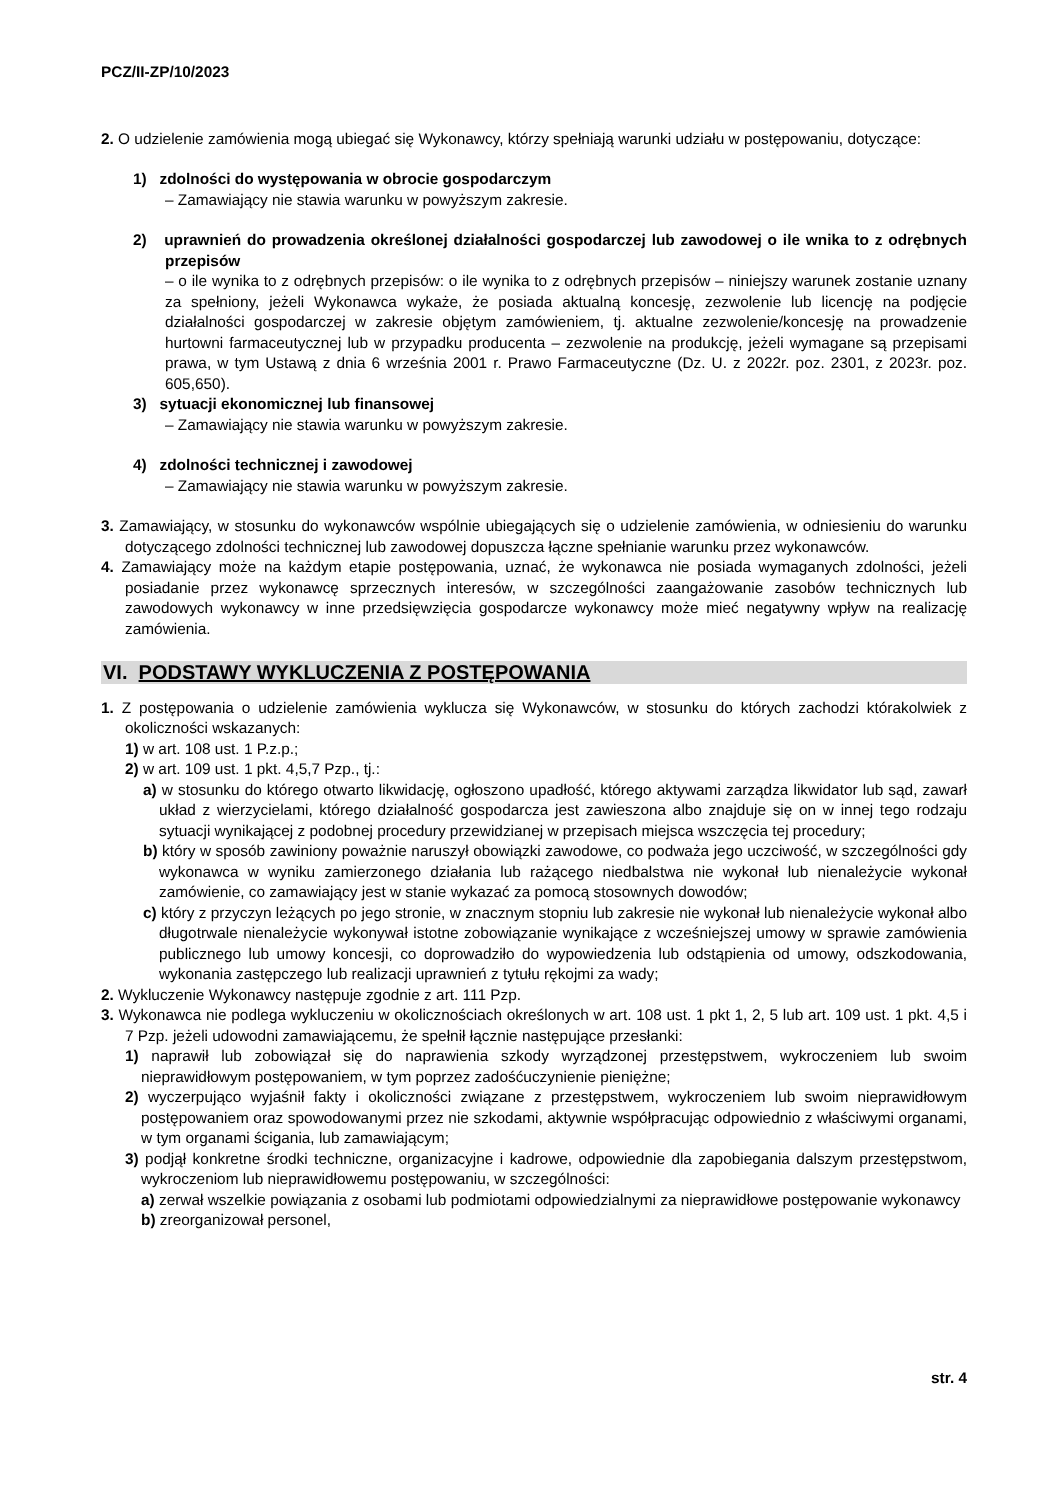PCZ/II-ZP/10/2023
2. O udzielenie zamówienia mogą ubiegać się Wykonawcy, którzy spełniają warunki udziału w postępowaniu, dotyczące:
1) zdolności do występowania w obrocie gospodarczym
– Zamawiający nie stawia warunku w powyższym zakresie.
2) uprawnień do prowadzenia określonej działalności gospodarczej lub zawodowej o ile wnika to z odrębnych przepisów
– o ile wynika to z odrębnych przepisów: o ile wynika to z odrębnych przepisów – niniejszy warunek zostanie uznany za spełniony, jeżeli Wykonawca wykaże, że posiada aktualną koncesję, zezwolenie lub licencję na podjęcie działalności gospodarczej w zakresie objętym zamówieniem, tj. aktualne zezwolenie/koncesję na prowadzenie hurtowni farmaceutycznej lub w przypadku producenta – zezwolenie na produkcję, jeżeli wymagane są przepisami prawa, w tym Ustawą z dnia 6 września 2001 r. Prawo Farmaceutyczne (Dz. U. z 2022r. poz. 2301, z 2023r. poz. 605,650).
3) sytuacji ekonomicznej lub finansowej
– Zamawiający nie stawia warunku w powyższym zakresie.
4) zdolności technicznej i zawodowej
– Zamawiający nie stawia warunku w powyższym zakresie.
3. Zamawiający, w stosunku do wykonawców wspólnie ubiegających się o udzielenie zamówienia, w odniesieniu do warunku dotyczącego zdolności technicznej lub zawodowej dopuszcza łączne spełnianie warunku przez wykonawców.
4. Zamawiający może na każdym etapie postępowania, uznać, że wykonawca nie posiada wymaganych zdolności, jeżeli posiadanie przez wykonawcę sprzecznych interesów, w szczególności zaangażowanie zasobów technicznych lub zawodowych wykonawcy w inne przedsięwzięcia gospodarcze wykonawcy może mieć negatywny wpływ na realizację zamówienia.
VI. PODSTAWY WYKLUCZENIA Z POSTĘPOWANIA
1. Z postępowania o udzielenie zamówienia wyklucza się Wykonawców, w stosunku do których zachodzi którakolwiek z okoliczności wskazanych:
1) w art. 108 ust. 1 P.z.p.;
2) w art. 109 ust. 1 pkt. 4,5,7 Pzp., tj.:
a) w stosunku do którego otwarto likwidację, ogłoszono upadłość, którego aktywami zarządza likwidator lub sąd, zawarł układ z wierzycielami, którego działalność gospodarcza jest zawieszona albo znajduje się on w innej tego rodzaju sytuacji wynikającej z podobnej procedury przewidzianej w przepisach miejsca wszczęcia tej procedury;
b) który w sposób zawiniony poważnie naruszył obowiązki zawodowe, co podważa jego uczciwość, w szczególności gdy wykonawca w wyniku zamierzonego działania lub rażącego niedbalstwa nie wykonał lub nienależycie wykonał zamówienie, co zamawiający jest w stanie wykazać za pomocą stosownych dowodów;
c) który z przyczyn leżących po jego stronie, w znacznym stopniu lub zakresie nie wykonał lub nienależycie wykonał albo długotrwale nienależycie wykonywał istotne zobowiązanie wynikające z wcześniejszej umowy w sprawie zamówienia publicznego lub umowy koncesji, co doprowadziło do wypowiedzenia lub odstąpienia od umowy, odszkodowania, wykonania zastępczego lub realizacji uprawnień z tytułu rękojmi za wady;
2. Wykluczenie Wykonawcy następuje zgodnie z art. 111 Pzp.
3. Wykonawca nie podlega wykluczeniu w okolicznościach określonych w art. 108 ust. 1 pkt 1, 2, 5 lub art. 109 ust. 1 pkt. 4,5 i 7 Pzp. jeżeli udowodni zamawiającemu, że spełnił łącznie następujące przesłanki:
1) naprawił lub zobowiązał się do naprawienia szkody wyrządzonej przestępstwem, wykroczeniem lub swoim nieprawidłowym postępowaniem, w tym poprzez zadośćuczynienie pieniężne;
2) wyczerpująco wyjaśnił fakty i okoliczności związane z przestępstwem, wykroczeniem lub swoim nieprawidłowym postępowaniem oraz spowodowanymi przez nie szkodami, aktywnie współpracując odpowiednio z właściwymi organami, w tym organami ścigania, lub zamawiającym;
3) podjął konkretne środki techniczne, organizacyjne i kadrowe, odpowiednie dla zapobiegania dalszym przestępstwom, wykroczeniom lub nieprawidłowemu postępowaniu, w szczególności:
a) zerwał wszelkie powiązania z osobami lub podmiotami odpowiedzialnymi za nieprawidłowe postępowanie wykonawcy
b) zreorganizował personel,
str. 4